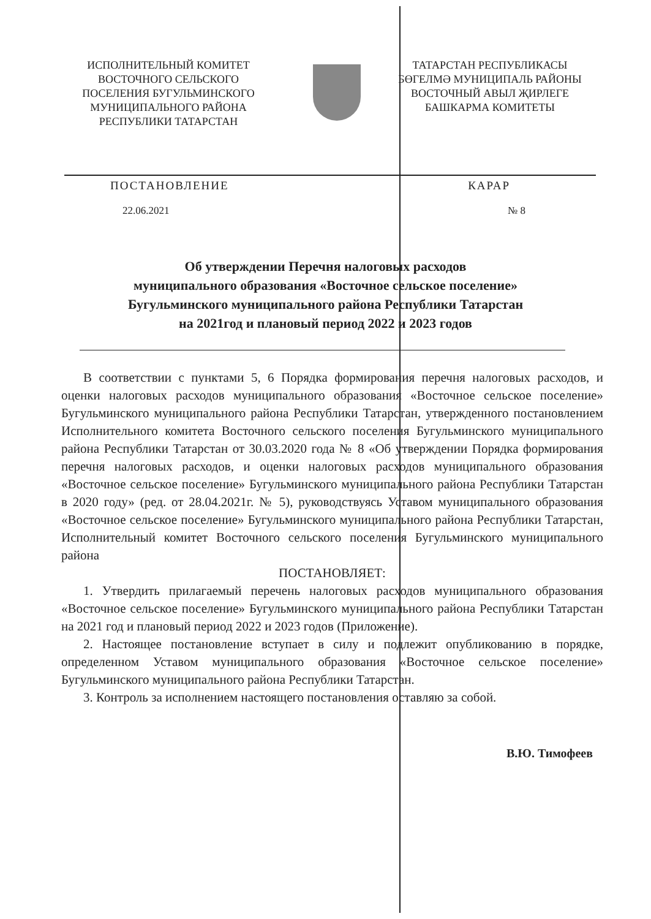ИСПОЛНИТЕЛЬНЫЙ КОМИТЕТ
ВОСТОЧНОГО СЕЛЬСКОГО
ПОСЕЛЕНИЯ БУГУЛЬМИНСКОГО
МУНИЦИПАЛЬНОГО РАЙОНА
РЕСПУБЛИКИ ТАТАРСТАН
ТАТАРСТАН РЕСПУБЛИКАСЫ
БӨГЕЛМӘ МУНИЦИПАЛЬ РАЙОНЫ
ВОСТОЧНЫЙ АВЫЛ ҖИРЛЕГЕ
БАШКАРМА КОМИТЕТЫ
ПОСТАНОВЛЕНИЕ КАРАР
22.06.2021 № 8
Об утверждении Перечня налоговых расходов
муниципального образования «Восточное сельское поселение»
Бугульминского муниципального района Республики Татарстан
на 2021год и плановый период 2022 и 2023 годов
В соответствии с пунктами 5, 6 Порядка формирования перечня налоговых расходов, и оценки налоговых расходов муниципального образования «Восточное сельское поселение» Бугульминского муниципального района Республики Татарстан, утвержденного постановлением Исполнительного комитета Восточного сельского поселения Бугульминского муниципального района Республики Татарстан от 30.03.2020 года № 8 «Об утверждении Порядка формирования перечня налоговых расходов, и оценки налоговых расходов муниципального образования «Восточное сельское поселение» Бугульминского муниципального района Республики Татарстан в 2020 году» (ред. от 28.04.2021г. № 5), руководствуясь Уставом муниципального образования «Восточное сельское поселение» Бугульминского муниципального района Республики Татарстан, Исполнительный комитет Восточного сельского поселения Бугульминского муниципального района
ПОСТАНОВЛЯЕТ:
1. Утвердить прилагаемый перечень налоговых расходов муниципального образования «Восточное сельское поселение» Бугульминского муниципального района Республики Татарстан на 2021 год и плановый период 2022 и 2023 годов (Приложение).
2. Настоящее постановление вступает в силу и подлежит опубликованию в порядке, определенном Уставом муниципального образования «Восточное сельское поселение» Бугульминского муниципального района Республики Татарстан.
3. Контроль за исполнением настоящего постановления оставляю за собой.
В.Ю. Тимофеев